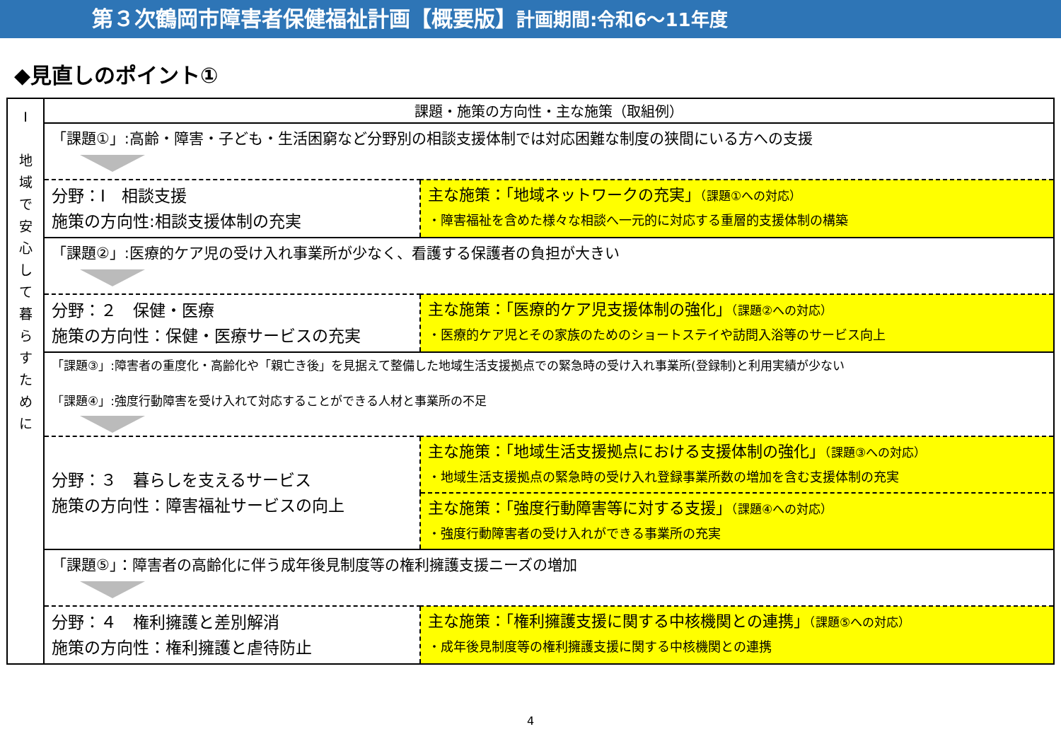第３次鶴岡市障害者保健福祉計画【概要版】計画期間:令和6～11年度
◆見直しのポイント①
| Ⅰ 地 域 で 安 心 し て 暮 ら す た め に | 課題・施策の方向性・主な施策（取組例） | |
| | 「課題①」:高齢・障害・子ども・生活困窮など分野別の相談支援体制では対応困難な制度の狭間にいる方への支援 | |
| | 分野：Ⅰ 相談支援 施策の方向性:相談支援体制の充実 | 主な施策：「地域ネットワークの充実」 （課題①への対応） ・障害福祉を含めた様々な相談へ一元的に対応する重層的支援体制の構築 |
| | 「課題②」:医療的ケア児の受け入れ事業所が少なく、看護する保護者の負担が大きい | |
| | 分野：２ 保健・医療 施策の方向性：保健・医療サービスの充実 | 主な施策：「医療的ケア児支援体制の強化」 （課題②への対応） ・医療的ケア児とその家族のためのショートステイや訪問入浴等のサービス向上 |
| | 「課題③」:障害者の重度化・高齢化や「親亡き後」を見据えて整備した地域生活支援拠点での緊急時の受け入れ事業所(登録制)と利用実績が少ない 「課題④」:強度行動障害を受け入れて対応することができる人材と事業所の不足 | |
| | 分野：３ 暮らしを支えるサービス 施策の方向性：障害福祉サービスの向上 | 主な施策：「地域生活支援拠点における支援体制の強化」 （課題③への対応） ・地域生活支援拠点の緊急時の受け入れ登録事業所数の増加を含む支援体制の充実 |
| | | 主な施策：「強度行動障害等に対する支援」 （課題④への対応） ・強度行動障害者の受け入れができる事業所の充実 |
| | 「課題⑤」：障害者の高齢化に伴う成年後見制度等の権利擁護支援ニーズの増加 | |
| | 分野：４ 権利擁護と差別解消 施策の方向性：権利擁護と虐待防止 | 主な施策：「権利擁護支援に関する中核機関との連携」 （課題⑤への対応） ・成年後見制度等の権利擁護支援に関する中核機関との連携 |
4